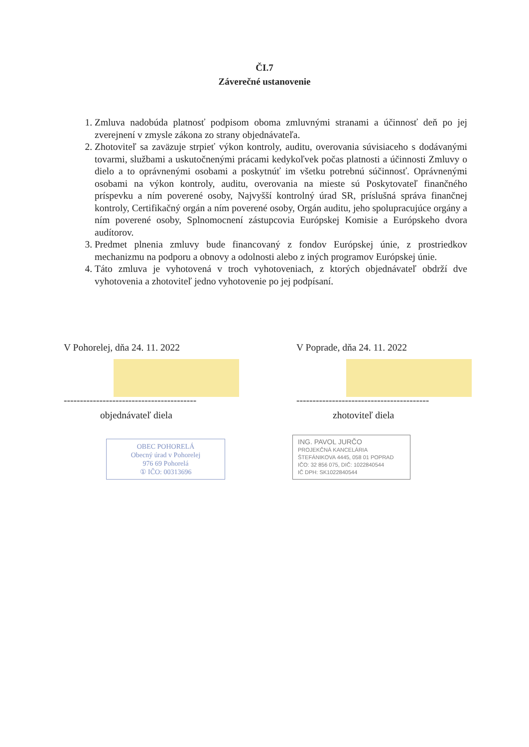ČI.7
Záverečné ustanovenie
1. Zmluva nadobúda platnosť podpisom oboma zmluvnými stranami a účinnosť deň po jej zverejnení v zmysle zákona zo strany objednávateľa.
2. Zhotoviteľ sa zaväzuje strpieť výkon kontroly, auditu, overovania súvisiaceho s dodávanými tovarmi, službami a uskutočnenými prácami kedykoľvek počas platnosti a účinnosti Zmluvy o dielo a to oprávnenými osobami a poskytnúť im všetku potrebnú súčinnosť. Oprávnenými osobami na výkon kontroly, auditu, overovania na mieste sú Poskytovateľ finančného príspevku a ním poverené osoby, Najvyšší kontrolný úrad SR, príslušná správa finančnej kontroly, Certifikačný orgán a ním poverené osoby, Orgán auditu, jeho spolupracujúce orgány a ním poverené osoby, Splnomocnení zástupcovia Európskej Komisie a Európskeho dvora audítorov.
3. Predmet plnenia zmluvy bude financovaný z fondov Európskej únie, z prostriedkov mechanizmu na podporu a obnovy a odolnosti alebo z iných programov Európskej únie.
4. Táto zmluva je vyhotovená v troch vyhotoveniach, z ktorých objednávateľ obdrží dve vyhotovenia a zhotoviteľ jedno vyhotovenie po jej podpísaní.
V Pohorelej, dňa 24. 11. 2022
-----------------------------------------
objednávateľ diela
OBEC POHORELÁ
Obecný úrad v Pohorelej
976 69 Pohorelá
① IČO: 00313696
V Poprade, dňa 24. 11. 2022
-----------------------------------------
zhotoviteľ diela
ING. PAVOL JURČO
PROJEKČNÁ KANCELÁRIA
ŠTEFÁNIKOVA 4445, 058 01 POPRAD
IČO: 32 856 075, DIČ: 1022840544
IČ DPH: SK1022840544